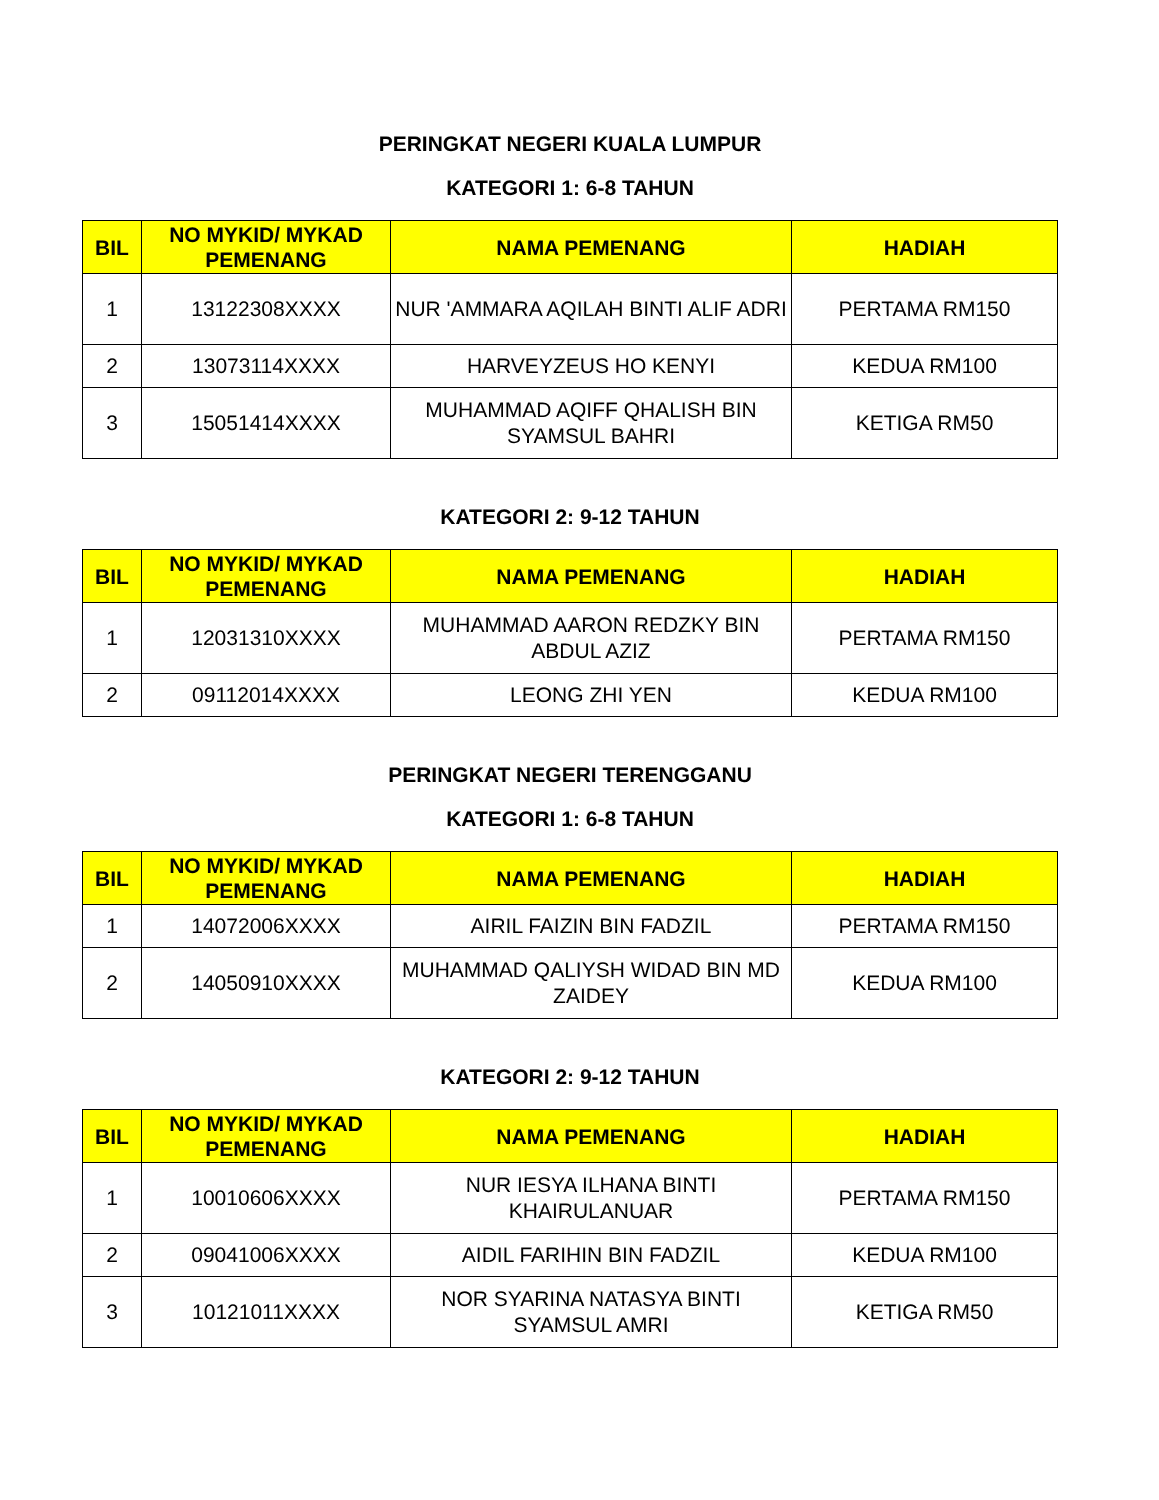PERINGKAT NEGERI KUALA LUMPUR
KATEGORI 1: 6-8 TAHUN
| BIL | NO MYKID/ MYKAD PEMENANG | NAMA PEMENANG | HADIAH |
| --- | --- | --- | --- |
| 1 | 13122308XXXX | NUR 'AMMARA AQILAH BINTI ALIF ADRI | PERTAMA RM150 |
| 2 | 13073114XXXX | HARVEYZEUS HO KENYI | KEDUA RM100 |
| 3 | 15051414XXXX | MUHAMMAD AQIFF QHALISH BIN SYAMSUL BAHRI | KETIGA RM50 |
KATEGORI 2: 9-12 TAHUN
| BIL | NO MYKID/ MYKAD PEMENANG | NAMA PEMENANG | HADIAH |
| --- | --- | --- | --- |
| 1 | 12031310XXXX | MUHAMMAD AARON REDZKY BIN ABDUL AZIZ | PERTAMA RM150 |
| 2 | 09112014XXXX | LEONG ZHI YEN | KEDUA RM100 |
PERINGKAT NEGERI TERENGGANU
KATEGORI 1: 6-8 TAHUN
| BIL | NO MYKID/ MYKAD PEMENANG | NAMA PEMENANG | HADIAH |
| --- | --- | --- | --- |
| 1 | 14072006XXXX | AIRIL FAIZIN BIN FADZIL | PERTAMA RM150 |
| 2 | 14050910XXXX | MUHAMMAD QALIYSH WIDAD BIN MD ZAIDEY | KEDUA RM100 |
KATEGORI 2: 9-12 TAHUN
| BIL | NO MYKID/ MYKAD PEMENANG | NAMA PEMENANG | HADIAH |
| --- | --- | --- | --- |
| 1 | 10010606XXXX | NUR IESYA ILHANA BINTI KHAIRULANUAR | PERTAMA RM150 |
| 2 | 09041006XXXX | AIDIL FARIHIN BIN FADZIL | KEDUA RM100 |
| 3 | 10121011XXXX | NOR SYARINA NATASYA BINTI SYAMSUL AMRI | KETIGA RM50 |